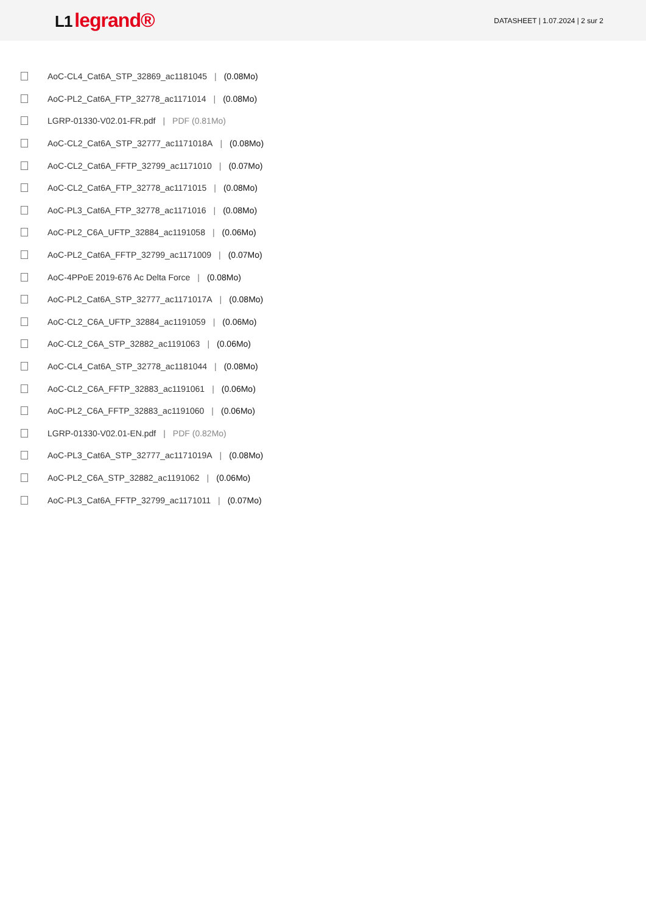L1 legrand®
DATASHEET | 1.07.2024 | 2 sur 2
AoC-CL4_Cat6A_STP_32869_ac1181045 | (0.08Mo)
AoC-PL2_Cat6A_FTP_32778_ac1171014 | (0.08Mo)
LGRP-01330-V02.01-FR.pdf | PDF (0.81Mo)
AoC-CL2_Cat6A_STP_32777_ac1171018A | (0.08Mo)
AoC-CL2_Cat6A_FFTP_32799_ac1171010 | (0.07Mo)
AoC-CL2_Cat6A_FTP_32778_ac1171015 | (0.08Mo)
AoC-PL3_Cat6A_FTP_32778_ac1171016 | (0.08Mo)
AoC-PL2_C6A_UFTP_32884_ac1191058 | (0.06Mo)
AoC-PL2_Cat6A_FFTP_32799_ac1171009 | (0.07Mo)
AoC-4PPoE 2019-676 Ac Delta Force | (0.08Mo)
AoC-PL2_Cat6A_STP_32777_ac1171017A | (0.08Mo)
AoC-CL2_C6A_UFTP_32884_ac1191059 | (0.06Mo)
AoC-CL2_C6A_STP_32882_ac1191063 | (0.06Mo)
AoC-CL4_Cat6A_STP_32778_ac1181044 | (0.08Mo)
AoC-CL2_C6A_FFTP_32883_ac1191061 | (0.06Mo)
AoC-PL2_C6A_FFTP_32883_ac1191060 | (0.06Mo)
LGRP-01330-V02.01-EN.pdf | PDF (0.82Mo)
AoC-PL3_Cat6A_STP_32777_ac1171019A | (0.08Mo)
AoC-PL2_C6A_STP_32882_ac1191062 | (0.06Mo)
AoC-PL3_Cat6A_FFTP_32799_ac1171011 | (0.07Mo)